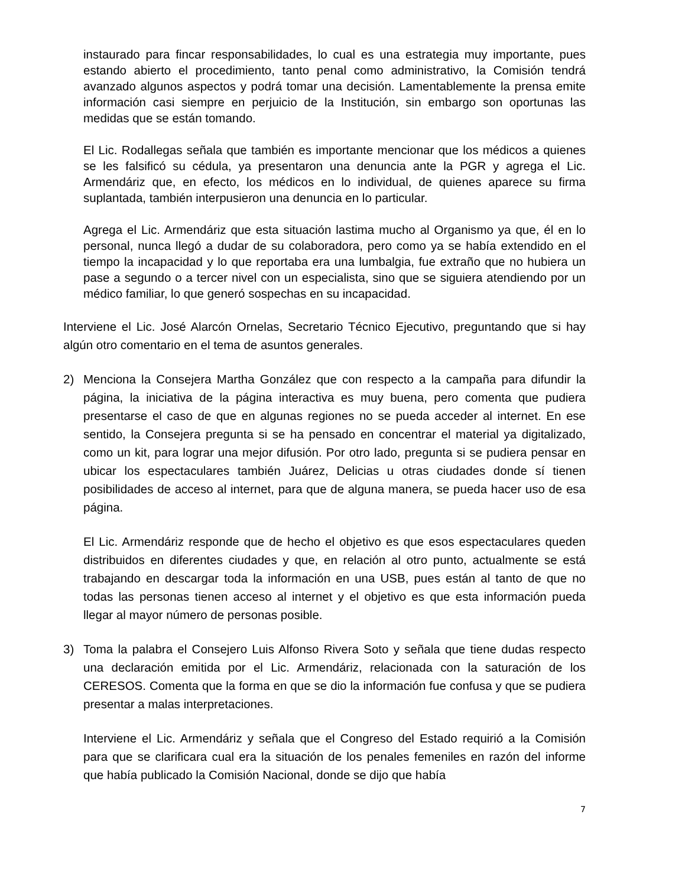instaurado para fincar responsabilidades, lo cual es una estrategia muy importante, pues estando abierto el procedimiento, tanto penal como administrativo, la Comisión tendrá avanzado algunos aspectos y podrá tomar una decisión. Lamentablemente la prensa emite información casi siempre en perjuicio de la Institución, sin embargo son oportunas las medidas que se están tomando.
El Lic. Rodallegas señala que también es importante mencionar que los médicos a quienes se les falsificó su cédula, ya presentaron una denuncia ante la PGR y agrega el Lic. Armendáriz que, en efecto, los médicos en lo individual, de quienes aparece su firma suplantada, también interpusieron una denuncia en lo particular.
Agrega el Lic. Armendáriz que esta situación lastima mucho al Organismo ya que, él en lo personal, nunca llegó a dudar de su colaboradora, pero como ya se había extendido en el tiempo la incapacidad y lo que reportaba era una lumbalgia, fue extraño que no hubiera un pase a segundo o a tercer nivel con un especialista, sino que se siguiera atendiendo por un médico familiar, lo que generó sospechas en su incapacidad.
Interviene el Lic. José Alarcón Ornelas, Secretario Técnico Ejecutivo, preguntando que si hay algún otro comentario en el tema de asuntos generales.
2) Menciona la Consejera Martha González que con respecto a la campaña para difundir la página, la iniciativa de la página interactiva es muy buena, pero comenta que pudiera presentarse el caso de que en algunas regiones no se pueda acceder al internet. En ese sentido, la Consejera pregunta si se ha pensado en concentrar el material ya digitalizado, como un kit, para lograr una mejor difusión. Por otro lado, pregunta si se pudiera pensar en ubicar los espectaculares también Juárez, Delicias u otras ciudades donde sí tienen posibilidades de acceso al internet, para que de alguna manera, se pueda hacer uso de esa página.
El Lic. Armendáriz responde que de hecho el objetivo es que esos espectaculares queden distribuidos en diferentes ciudades y que, en relación al otro punto, actualmente se está trabajando en descargar toda la información en una USB, pues están al tanto de que no todas las personas tienen acceso al internet y el objetivo es que esta información pueda llegar al mayor número de personas posible.
3) Toma la palabra el Consejero Luis Alfonso Rivera Soto y señala que tiene dudas respecto una declaración emitida por el Lic. Armendáriz, relacionada con la saturación de los CERESOS. Comenta que la forma en que se dio la información fue confusa y que se pudiera presentar a malas interpretaciones.
Interviene el Lic. Armendáriz y señala que el Congreso del Estado requirió a la Comisión para que se clarificara cual era la situación de los penales femeniles en razón del informe que había publicado la Comisión Nacional, donde se dijo que había
7